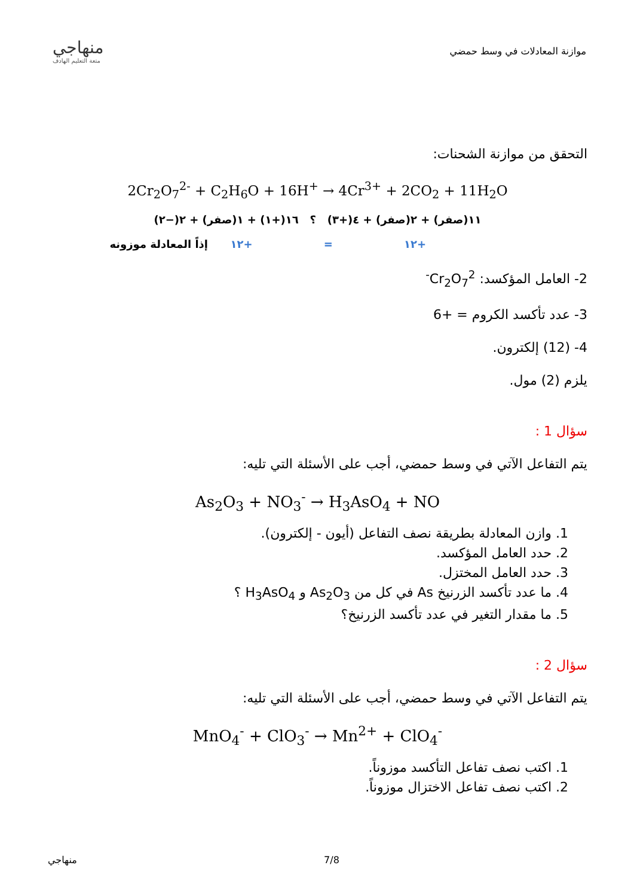منهاجي
متعة التعليم الهادف
موازنة المعادلات في وسط حمضي
التحقق من موازنة الشحنات:
2Cr<sub>2</sub>O<sub>7</sub><sup>2-</sup> + C<sub>2</sub>H<sub>6</sub>O + 16H<sup>+</sup> → 4Cr<sup>3+</sup> + 2CO<sub>2</sub> + 11H<sub>2</sub>O
١١(صفر) + ٢(صفر) + ٤(+٣) ؟ ١٦(+١) + ١(صفر) + ٢(−٢)
+١٢ = +١٢ إذاً المعادلة موزونه
2- العامل المؤكسد: Cr<sub>2</sub>O<sub>7</sub><sup>2-</sup>
3- عدد تأكسد الكروم = +6
4- (12) إلكترون.
يلزم (2) مول.
سؤال 1 :
يتم التفاعل الآتي في وسط حمضي، أجب على الأسئلة التي تليه:
As<sub>2</sub>O<sub>3</sub> + NO<sub>3</sub><sup>-</sup> → H<sub>3</sub>AsO<sub>4</sub> + NO
1. وازن المعادلة بطريقة نصف التفاعل (أيون - إلكترون).
2. حدد العامل المؤكسد.
3. حدد العامل المختزل.
4. ما عدد تأكسد الزرنيخ As في كل من As<sub>2</sub>O<sub>3</sub> و H<sub>3</sub>AsO<sub>4</sub> ؟
5. ما مقدار التغير في عدد تأكسد الزرنيخ؟
سؤال 2 :
يتم التفاعل الآتي في وسط حمضي، أجب على الأسئلة التي تليه:
MnO<sub>4</sub><sup>-</sup> + ClO<sub>3</sub><sup>-</sup> → Mn<sup>2+</sup> + ClO<sub>4</sub><sup>-</sup>
1. اكتب نصف تفاعل التأكسد موزوناً.
2. اكتب نصف تفاعل الاختزال موزوناً.
منهاجي 7/8